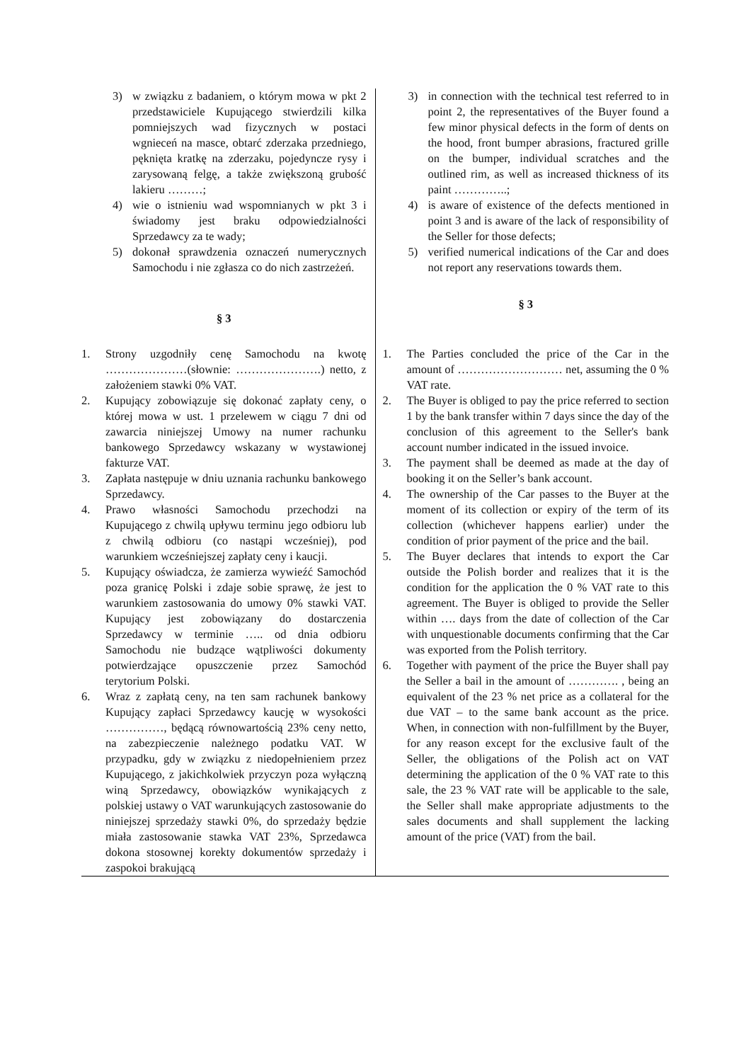| 3) w związku z badaniem, o którym mowa w pkt 2 przedstawiciele Kupującego stwierdzili kilka pomniejszych wad fizycznych w postaci wgnieceń na masce, obtarć zderzaka przedniego, pęknięta kratkę na zderzaku, pojedyncze rysy i zarysowaną felgę, a także zwiększoną grubość lakieru ………; 4) wie o istnieniu wad wspomnianych w pkt 3 i świadomy jest braku odpowiedzialności Sprzedawcy za te wady; 5) dokonał sprawdzenia oznaczeń numerycznych Samochodu i nie zgłasza co do nich zastrzeżeń. § 3 | 3) in connection with the technical test referred to in point 2, the representatives of the Buyer found a few minor physical defects in the form of dents on the hood, front bumper abrasions, fractured grille on the bumper, individual scratches and the outlined rim, as well as increased thickness of its paint …………..; 4) is aware of existence of the defects mentioned in point 3 and is aware of the lack of responsibility of the Seller for those defects; 5) verified numerical indications of the Car and does not report any reservations towards them. § 3 |
| 1. Strony uzgodniły cenę Samochodu na kwotę …………………(słownie: ………………….) netto, z założeniem stawki 0% VAT. 2. Kupujący zobowiązuje się dokonać zapłaty ceny, o której mowa w ust. 1 przelewem w ciągu 7 dni od zawarcia niniejszej Umowy na numer rachunku bankowego Sprzedawcy wskazany w wystawionej fakturze VAT. 3. Zapłata następuje w dniu uznania rachunku bankowego Sprzedawcy. 4. Prawo własności Samochodu przechodzi na Kupującego z chwilą upływu terminu jego odbioru lub z chwilą odbioru (co nastąpi wcześniej), pod warunkiem wcześniejszej zapłaty ceny i kaucji. 5. Kupujący oświadcza, że zamierza wywieźć Samochód poza granicę Polski i zdaje sobie sprawę, że jest to warunkiem zastosowania do umowy 0% stawki VAT. Kupujący jest zobowiązany do dostarczenia Sprzedawcy w terminie ….. od dnia odbioru Samochodu nie budzące wątpliwości dokumenty potwierdzające opuszczenie przez Samochód terytorium Polski. 6. Wraz z zapłatą ceny, na ten sam rachunek bankowy Kupujący zapłaci Sprzedawcy kaucję w wysokości ……………, będącą równowartością 23% ceny netto, na zabezpieczenie należnego podatku VAT. W przypadku, gdy w związku z niedopełnieniem przez Kupującego, z jakichkolwiek przyczyn poza wyłączną winą Sprzedawcy, obowiązków wynikających z polskiej ustawy o VAT warunkujących zastosowanie do niniejszej sprzedaży stawki 0%, do sprzedaży będzie miała zastosowanie stawka VAT 23%, Sprzedawca dokona stosownej korekty dokumentów sprzedaży i zaspokoi brakującą | 1. The Parties concluded the price of the Car in the amount of ……………………… net, assuming the 0 % VAT rate. 2. The Buyer is obliged to pay the price referred to section 1 by the bank transfer within 7 days since the day of the conclusion of this agreement to the Seller's bank account number indicated in the issued invoice. 3. The payment shall be deemed as made at the day of booking it on the Seller’s bank account. 4. The ownership of the Car passes to the Buyer at the moment of its collection or expiry of the term of its collection (whichever happens earlier) under the condition of prior payment of the price and the bail. 5. The Buyer declares that intends to export the Car outside the Polish border and realizes that it is the condition for the application the 0 % VAT rate to this agreement. The Buyer is obliged to provide the Seller within …. days from the date of collection of the Car with unquestionable documents confirming that the Car was exported from the Polish territory. 6. Together with payment of the price the Buyer shall pay the Seller a bail in the amount of …………. , being an equivalent of the 23 % net price as a collateral for the due VAT – to the same bank account as the price. When, in connection with non-fulfillment by the Buyer, for any reason except for the exclusive fault of the Seller, the obligations of the Polish act on VAT determining the application of the 0 % VAT rate to this sale, the 23 % VAT rate will be applicable to the sale, the Seller shall make appropriate adjustments to the sales documents and shall supplement the lacking amount of the price (VAT) from the bail. |